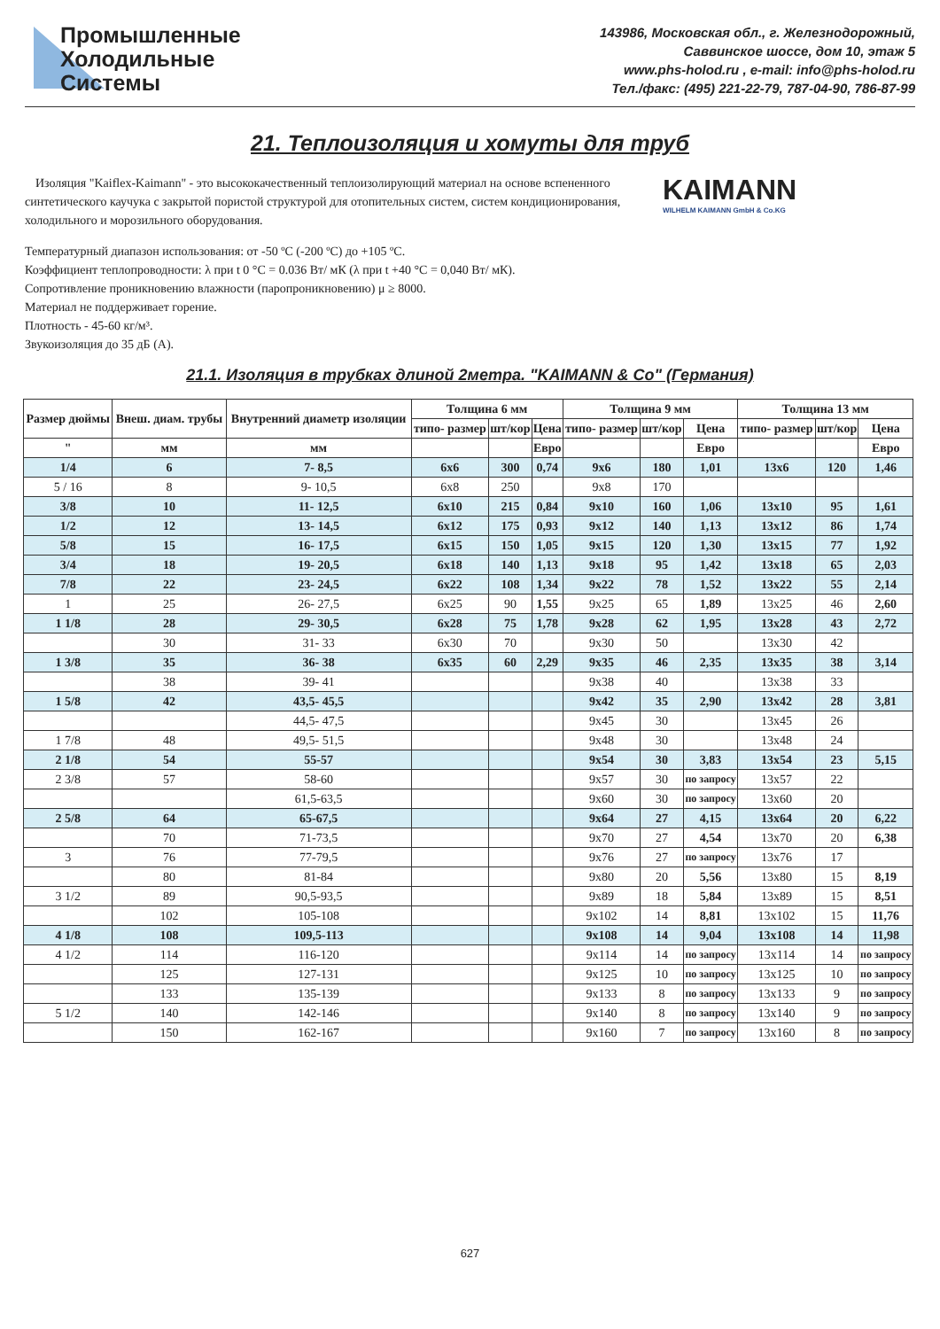Промышленные
Холодильные
Системы
143986, Московская обл., г. Железнодорожный,
Саввинское шоссе, дом 10, этаж 5
www.phs-holod.ru , e-mail: info@phs-holod.ru
Тел./факс: (495) 221-22-79, 787-04-90, 786-87-99
21. Теплоизоляция и хомуты для труб
Изоляция "Kaiflex-Kaimann" - это высококачественный теплоизолирующий материал на основе вспененного синтетического каучука с закрытой пористой структурой для отопительных систем, систем кондиционирования, холодильного и морозильного оборудования.
KAIMANN
WILHELM KAIMANN GmbH & Co.KG
Температурный диапазон использования: от -50 ºС (-200 ºС) до +105 ºС.
Коэффициент теплопроводности: λ при t 0 °C = 0.036 Вт/ мК (λ при t +40 °C = 0,040 Вт/ мК).
Сопротивление проникновению влажности (паропроникновению) μ ≥ 8000.
Материал не поддерживает горение.
Плотность - 45-60 кг/м³.
Звукоизоляция до 35 дБ (А).
21.1. Изоляция в трубках длиной 2метра. "KAIMANN & Co" (Германия)
| Размер дюймы | Внеш. диам. трубы | Внутренний диаметр изоляции | Толщина 6 мм | | | Толщина 9 мм | | | Толщина 13 мм | | |
| --- | --- | --- | --- | --- | --- | --- | --- | --- | --- | --- | --- |
| | | | типо- размер | шт/кор | Цена | типо- размер | шт/кор | Цена | типо- размер | шт/кор | Цена |
| " | мм | мм | | | Евро | | | Евро | | | Евро |
| 1/4 | 6 | 7- 8,5 | 6x6 | 300 | 0,74 | 9x6 | 180 | 1,01 | 13x6 | 120 | 1,46 |
| 5 / 16 | 8 | 9- 10,5 | 6x8 | 250 | | 9x8 | 170 | | | | |
| 3/8 | 10 | 11- 12,5 | 6x10 | 215 | 0,84 | 9x10 | 160 | 1,06 | 13x10 | 95 | 1,61 |
| 1/2 | 12 | 13- 14,5 | 6x12 | 175 | 0,93 | 9x12 | 140 | 1,13 | 13x12 | 86 | 1,74 |
| 5/8 | 15 | 16- 17,5 | 6x15 | 150 | 1,05 | 9x15 | 120 | 1,30 | 13x15 | 77 | 1,92 |
| 3/4 | 18 | 19- 20,5 | 6x18 | 140 | 1,13 | 9x18 | 95 | 1,42 | 13x18 | 65 | 2,03 |
| 7/8 | 22 | 23- 24,5 | 6x22 | 108 | 1,34 | 9x22 | 78 | 1,52 | 13x22 | 55 | 2,14 |
| 1 | 25 | 26- 27,5 | 6x25 | 90 | 1,55 | 9x25 | 65 | 1,89 | 13x25 | 46 | 2,60 |
| 1 1/8 | 28 | 29- 30,5 | 6x28 | 75 | 1,78 | 9x28 | 62 | 1,95 | 13x28 | 43 | 2,72 |
| | 30 | 31- 33 | 6x30 | 70 | | 9x30 | 50 | | 13x30 | 42 | |
| 1 3/8 | 35 | 36- 38 | 6x35 | 60 | 2,29 | 9x35 | 46 | 2,35 | 13x35 | 38 | 3,14 |
| | 38 | 39- 41 | | | | 9x38 | 40 | | 13x38 | 33 | |
| 1 5/8 | 42 | 43,5- 45,5 | | | | 9x42 | 35 | 2,90 | 13x42 | 28 | 3,81 |
| | | 44,5- 47,5 | | | | 9x45 | 30 | | 13x45 | 26 | |
| 1 7/8 | 48 | 49,5- 51,5 | | | | 9x48 | 30 | | 13x48 | 24 | |
| 2 1/8 | 54 | 55-57 | | | | 9x54 | 30 | 3,83 | 13x54 | 23 | 5,15 |
| 2 3/8 | 57 | 58-60 | | | | 9x57 | 30 | по запросу | 13x57 | 22 | |
| | | 61,5-63,5 | | | | 9x60 | 30 | по запросу | 13x60 | 20 | |
| 2 5/8 | 64 | 65-67,5 | | | | 9x64 | 27 | 4,15 | 13x64 | 20 | 6,22 |
| | 70 | 71-73,5 | | | | 9x70 | 27 | 4,54 | 13x70 | 20 | 6,38 |
| 3 | 76 | 77-79,5 | | | | 9x76 | 27 | по запросу | 13x76 | 17 | |
| | 80 | 81-84 | | | | 9x80 | 20 | 5,56 | 13x80 | 15 | 8,19 |
| 3 1/2 | 89 | 90,5-93,5 | | | | 9x89 | 18 | 5,84 | 13x89 | 15 | 8,51 |
| | 102 | 105-108 | | | | 9x102 | 14 | 8,81 | 13x102 | 15 | 11,76 |
| 4 1/8 | 108 | 109,5-113 | | | | 9x108 | 14 | 9,04 | 13x108 | 14 | 11,98 |
| 4 1/2 | 114 | 116-120 | | | | 9x114 | 14 | по запросу | 13x114 | 14 | по запросу |
| | 125 | 127-131 | | | | 9x125 | 10 | по запросу | 13x125 | 10 | по запросу |
| | 133 | 135-139 | | | | 9x133 | 8 | по запросу | 13x133 | 9 | по запросу |
| 5 1/2 | 140 | 142-146 | | | | 9x140 | 8 | по запросу | 13x140 | 9 | по запросу |
| | 150 | 162-167 | | | | 9x160 | 7 | по запросу | 13x160 | 8 | по запросу |
627